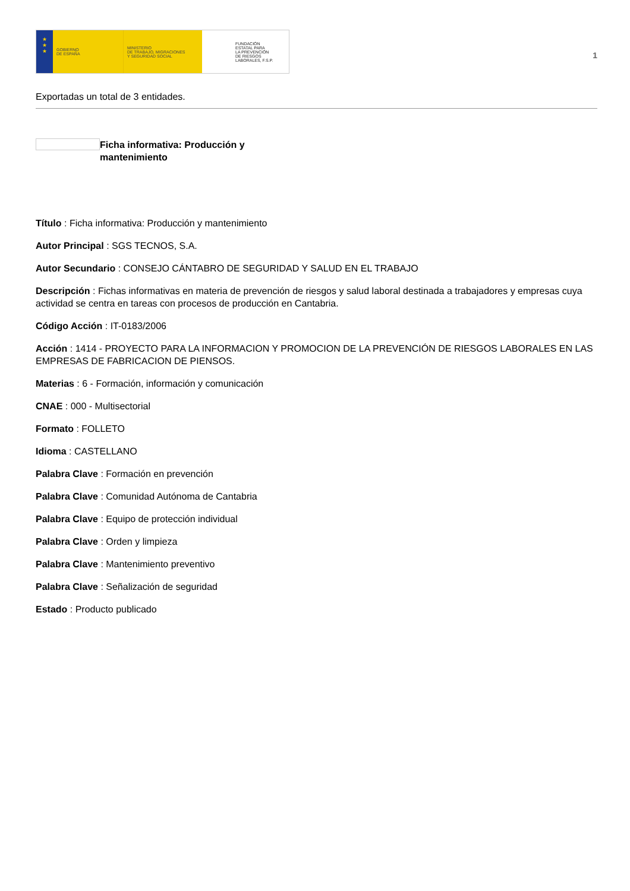★
★
★
GOBIERNO
DE ESPAÑA
MINISTERIO
DE TRABAJO, MIGRACIONES
Y SEGURIDAD SOCIAL
FUNDACIÓN
ESTATAL PARA
LA PREVENCIÓN
DE RIESGOS
LABORALES, F.S.P.
1
Exportadas un total de 3 entidades.
Ficha informativa: Producción y mantenimiento
Título : Ficha informativa: Producción y mantenimiento
Autor Principal : SGS TECNOS, S.A.
Autor Secundario : CONSEJO CÁNTABRO DE SEGURIDAD Y SALUD EN EL TRABAJO
Descripción : Fichas informativas en materia de prevención de riesgos y salud laboral destinada a trabajadores y empresas cuya actividad se centra en tareas con procesos de producción en Cantabria.
Código Acción : IT-0183/2006
Acción : 1414 - PROYECTO PARA LA INFORMACION Y PROMOCION DE LA PREVENCIÓN DE RIESGOS LABORALES EN LAS EMPRESAS DE FABRICACION DE PIENSOS.
Materias : 6 - Formación, información y comunicación
CNAE : 000 - Multisectorial
Formato : FOLLETO
Idioma : CASTELLANO
Palabra Clave : Formación en prevención
Palabra Clave : Comunidad Autónoma de Cantabria
Palabra Clave : Equipo de protección individual
Palabra Clave : Orden y limpieza
Palabra Clave : Mantenimiento preventivo
Palabra Clave : Señalización de seguridad
Estado : Producto publicado